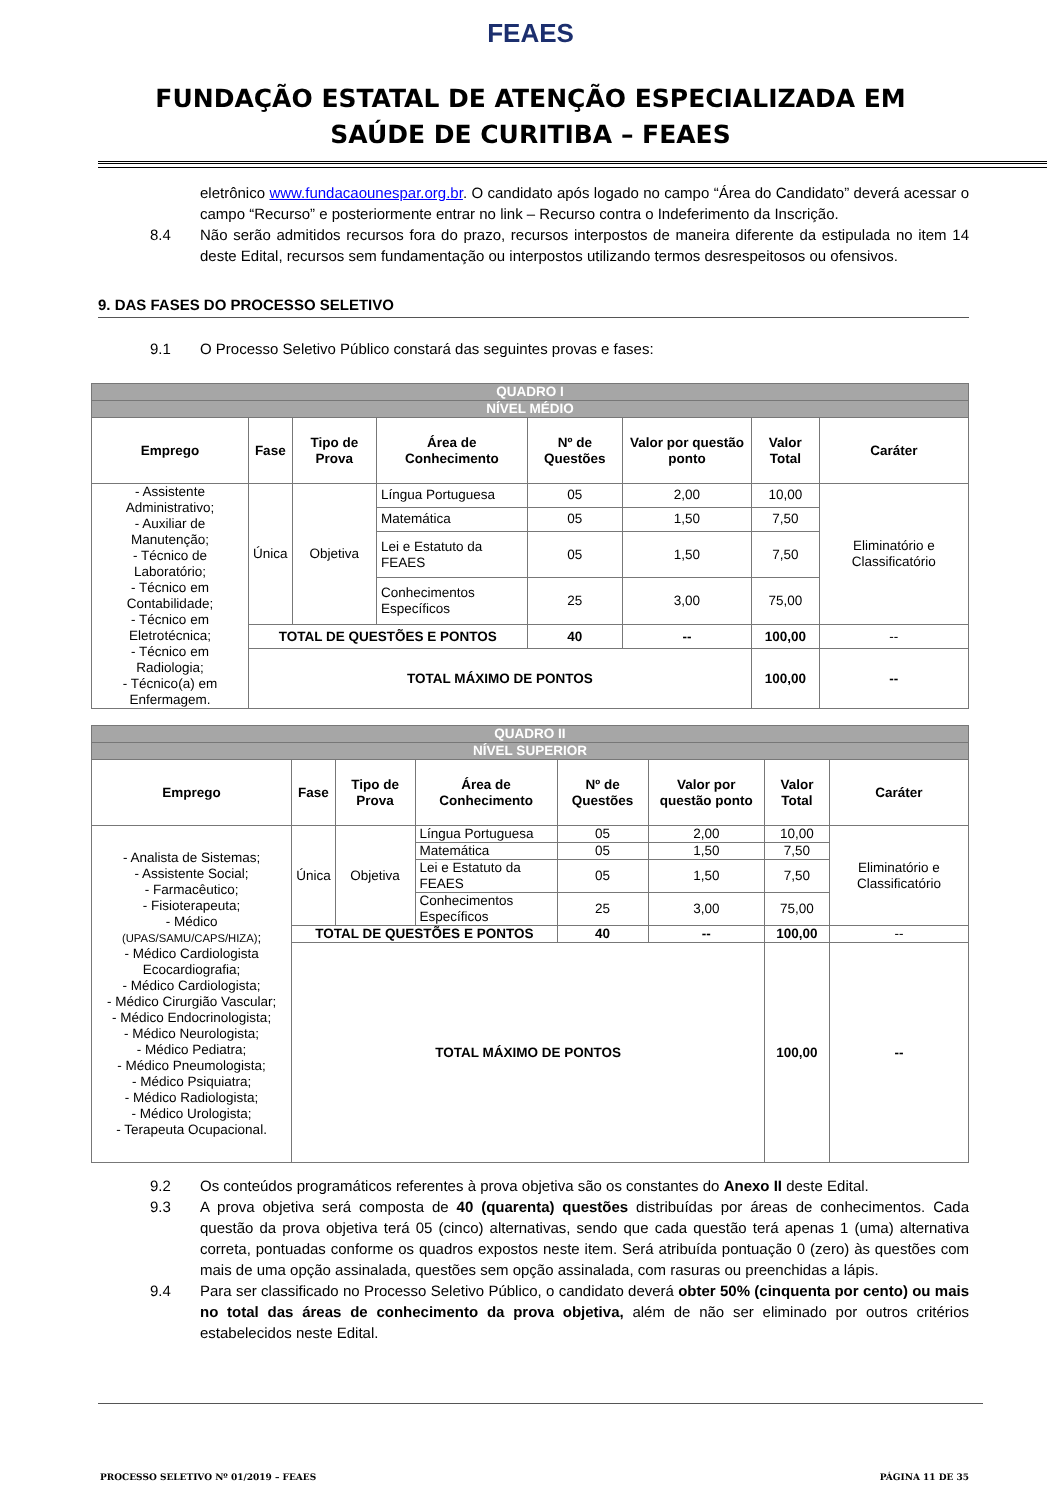FEAES
FUNDAÇÃO ESTATAL DE ATENÇÃO ESPECIALIZADA EM
SAÚDE DE CURITIBA – FEAES
eletrônico www.fundacaounespar.org.br. O candidato após logado no campo “Área do Candidato” deverá acessar o campo “Recurso” e posteriormente entrar no link – Recurso contra o Indeferimento da Inscrição.
8.4 Não serão admitidos recursos fora do prazo, recursos interpostos de maneira diferente da estipulada no item 14 deste Edital, recursos sem fundamentação ou interpostos utilizando termos desrespeitosos ou ofensivos.
9. DAS FASES DO PROCESSO SELETIVO
9.1 O Processo Seletivo Público constará das seguintes provas e fases:
| QUADRO I | | | | | | | |
| NÍVEL MÉDIO | | | | | | | |
| Emprego | Fase | Tipo de Prova | Área de Conhecimento | Nº de Questões | Valor por questão ponto | Valor Total | Caráter |
| - Assistente Administrativo; - Auxiliar de Manutenção; - Técnico de Laboratório; - Técnico em Contabilidade; - Técnico em Eletrotécnica; - Técnico em Radiologia; - Técnico(a) em Enfermagem. | Única | Objetiva | Língua Portuguesa | 05 | 2,00 | 10,00 | Eliminatório e Classificatório |
| | | | Matemática | 05 | 1,50 | 7,50 | |
| | | | Lei e Estatuto da FEAES | 05 | 1,50 | 7,50 | |
| | | | Conhecimentos Específicos | 25 | 3,00 | 75,00 | |
| | TOTAL DE QUESTÕES E PONTOS | | | 40 | -- | 100,00 | -- |
| | TOTAL MÁXIMO DE PONTOS | | | | | 100,00 | -- |
| QUADRO II | | | | | | | |
| NÍVEL SUPERIOR | | | | | | | |
| Emprego | Fase | Tipo de Prova | Área de Conhecimento | Nº de Questões | Valor por questão ponto | Valor Total | Caráter |
| - Analista de Sistemas; - Assistente Social; - Farmacêutico; - Fisioterapeuta; - Médico (UPAS/SAMU/CAPS/HIZA) ; - Médico Cardiologista Ecocardiografia; - Médico Cardiologista; - Médico Cirurgião Vascular; - Médico Endocrinologista; - Médico Neurologista; - Médico Pediatra; - Médico Pneumologista; - Médico Psiquiatra; - Médico Radiologista; - Médico Urologista; - Terapeuta Ocupacional. | Única | Objetiva | Língua Portuguesa | 05 | 2,00 | 10,00 | Eliminatório e Classificatório |
| | | | Matemática | 05 | 1,50 | 7,50 | |
| | | | Lei e Estatuto da FEAES | 05 | 1,50 | 7,50 | |
| | | | Conhecimentos Específicos | 25 | 3,00 | 75,00 | |
| | TOTAL DE QUESTÕES E PONTOS | | | 40 | -- | 100,00 | -- |
| | TOTAL MÁXIMO DE PONTOS | | | | | 100,00 | -- |
9.2 Os conteúdos programáticos referentes à prova objetiva são os constantes do Anexo II deste Edital.
9.3 A prova objetiva será composta de 40 (quarenta) questões distribuídas por áreas de conhecimentos. Cada questão da prova objetiva terá 05 (cinco) alternativas, sendo que cada questão terá apenas 1 (uma) alternativa correta, pontuadas conforme os quadros expostos neste item. Será atribuída pontuação 0 (zero) às questões com mais de uma opção assinalada, questões sem opção assinalada, com rasuras ou preenchidas a lápis.
9.4 Para ser classificado no Processo Seletivo Público, o candidato deverá obter 50% (cinquenta por cento) ou mais no total das áreas de conhecimento da prova objetiva, além de não ser eliminado por outros critérios estabelecidos neste Edital.
PROCESSO SELETIVO Nº 01/2019 – FEAES PÁGINA 11 DE 35